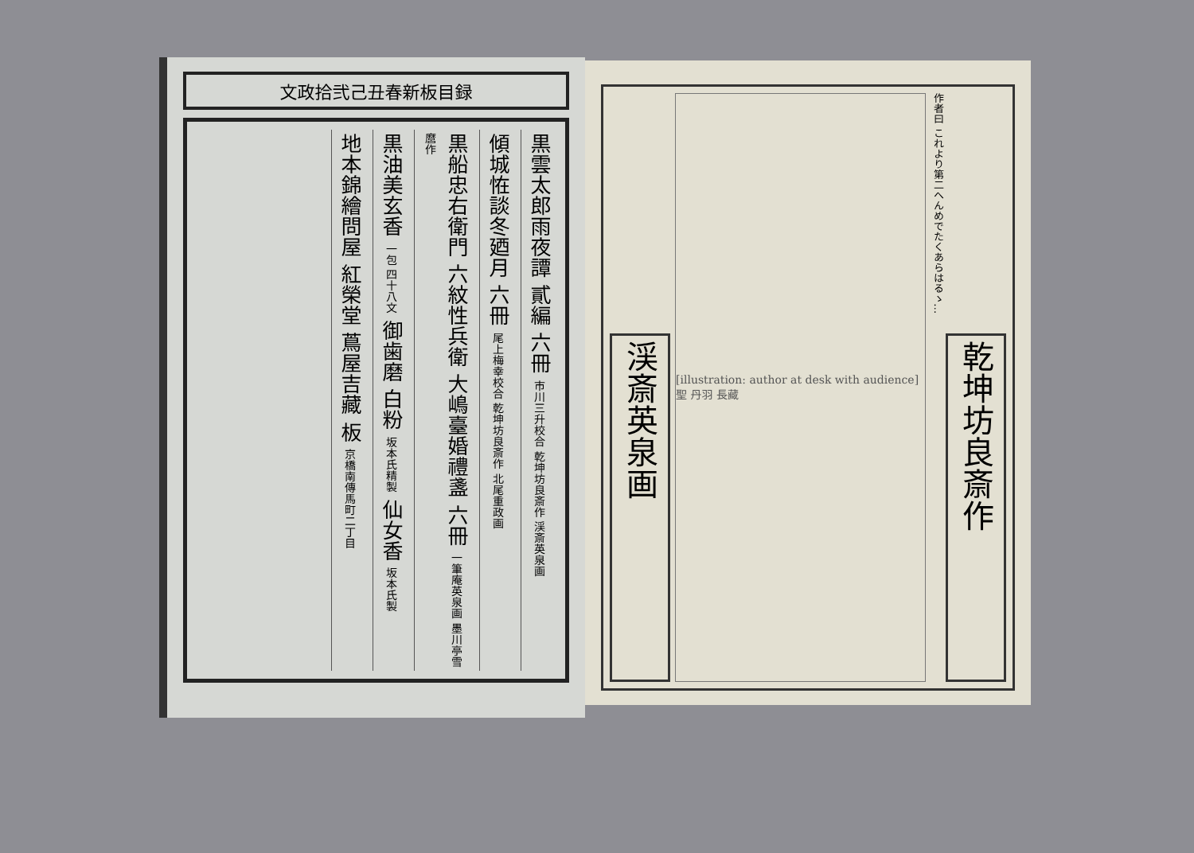文政拾弐己丑春新板目録
黒雲太郎雨夜譚 貳編 六冊 市川三升校合 乾坤坊良斎作 渓斎英泉画
傾城恠談冬廼月 六冊 尾上梅幸校合 乾坤坊良斎作 北尾重政画
黒船忠右衛門 六紋性兵衛 大嶋臺婚禮盞 六冊 一筆庵英泉画 墨川亭雪麿作
黒油美玄香 一包 四十八文 御歯磨 白粉 坂本氏精製 仙女香 坂本氏製
地本錦繪問屋 紅榮堂 蔦屋吉藏 板 京橋南傳馬町二丁目
乾坤坊良斎作
作者曰 これより第二へんめでたくあらはるゝ…
[illustration: author at desk with audience] 聖 丹羽 長藏
渓斎英泉画